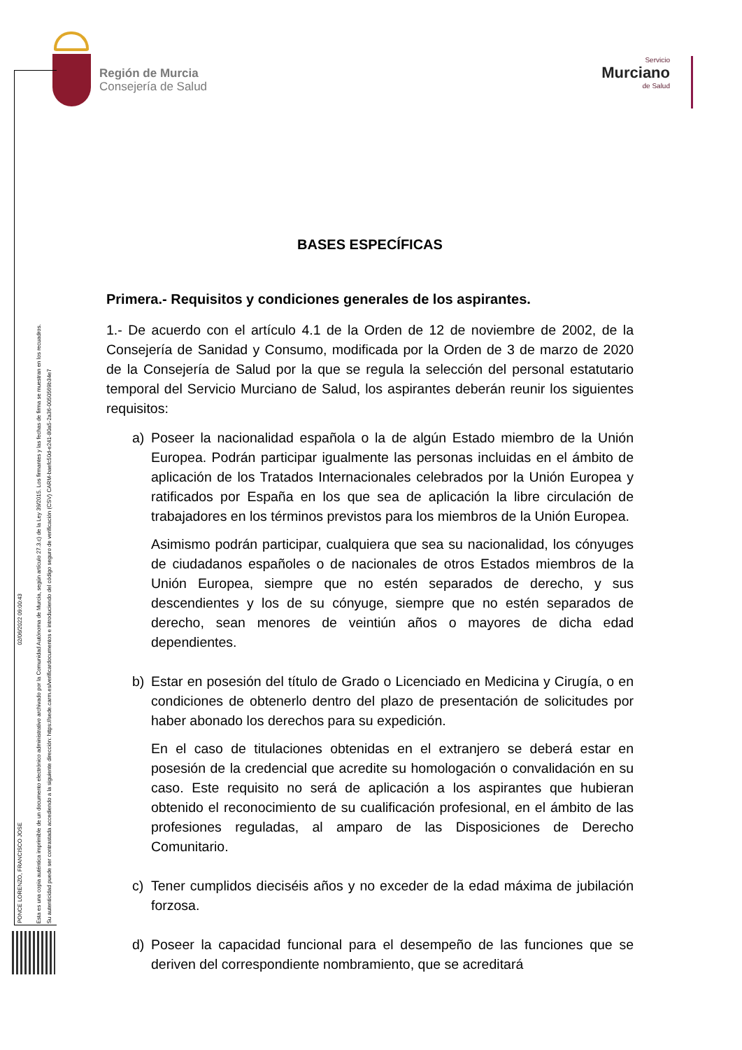Región de Murcia
Consejería de Salud
Servicio
Murciano
de Salud
PONCE LORENZO, FRANCISCO JOSE
02/06/2022 09:00:43
Esta es una copia auténtica imprimible de un documento electrónico administrativo archivado por la Comunidad Autónoma de Murcia, según artículo 27.3.c) de la Ley 39/2015. Los firmantes y las fechas de firma se muestran en los recuadros.
Su autenticidad puede ser contrastada accediendo a la siguiente dirección: https://sede.carm.es/verificardocumentos e introduciendo del código seguro de verificación (CSV) CARM-baefc50d-e241-80a5-2a36-0050569b34e7
BASES ESPECÍFICAS
Primera.- Requisitos y condiciones generales de los aspirantes.
1.- De acuerdo con el artículo 4.1 de la Orden de 12 de noviembre de 2002, de la Consejería de Sanidad y Consumo, modificada por la Orden de 3 de marzo de 2020 de la Consejería de Salud por la que se regula la selección del personal estatutario temporal del Servicio Murciano de Salud, los aspirantes deberán reunir los siguientes requisitos:
a) Poseer la nacionalidad española o la de algún Estado miembro de la Unión Europea. Podrán participar igualmente las personas incluidas en el ámbito de aplicación de los Tratados Internacionales celebrados por la Unión Europea y ratificados por España en los que sea de aplicación la libre circulación de trabajadores en los términos previstos para los miembros de la Unión Europea.
Asimismo podrán participar, cualquiera que sea su nacionalidad, los cónyuges de ciudadanos españoles o de nacionales de otros Estados miembros de la Unión Europea, siempre que no estén separados de derecho, y sus descendientes y los de su cónyuge, siempre que no estén separados de derecho, sean menores de veintiún años o mayores de dicha edad dependientes.
b) Estar en posesión del título de Grado o Licenciado en Medicina y Cirugía, o en condiciones de obtenerlo dentro del plazo de presentación de solicitudes por haber abonado los derechos para su expedición.
En el caso de titulaciones obtenidas en el extranjero se deberá estar en posesión de la credencial que acredite su homologación o convalidación en su caso. Este requisito no será de aplicación a los aspirantes que hubieran obtenido el reconocimiento de su cualificación profesional, en el ámbito de las profesiones reguladas, al amparo de las Disposiciones de Derecho Comunitario.
c) Tener cumplidos dieciséis años y no exceder de la edad máxima de jubilación forzosa.
d) Poseer la capacidad funcional para el desempeño de las funciones que se deriven del correspondiente nombramiento, que se acreditará